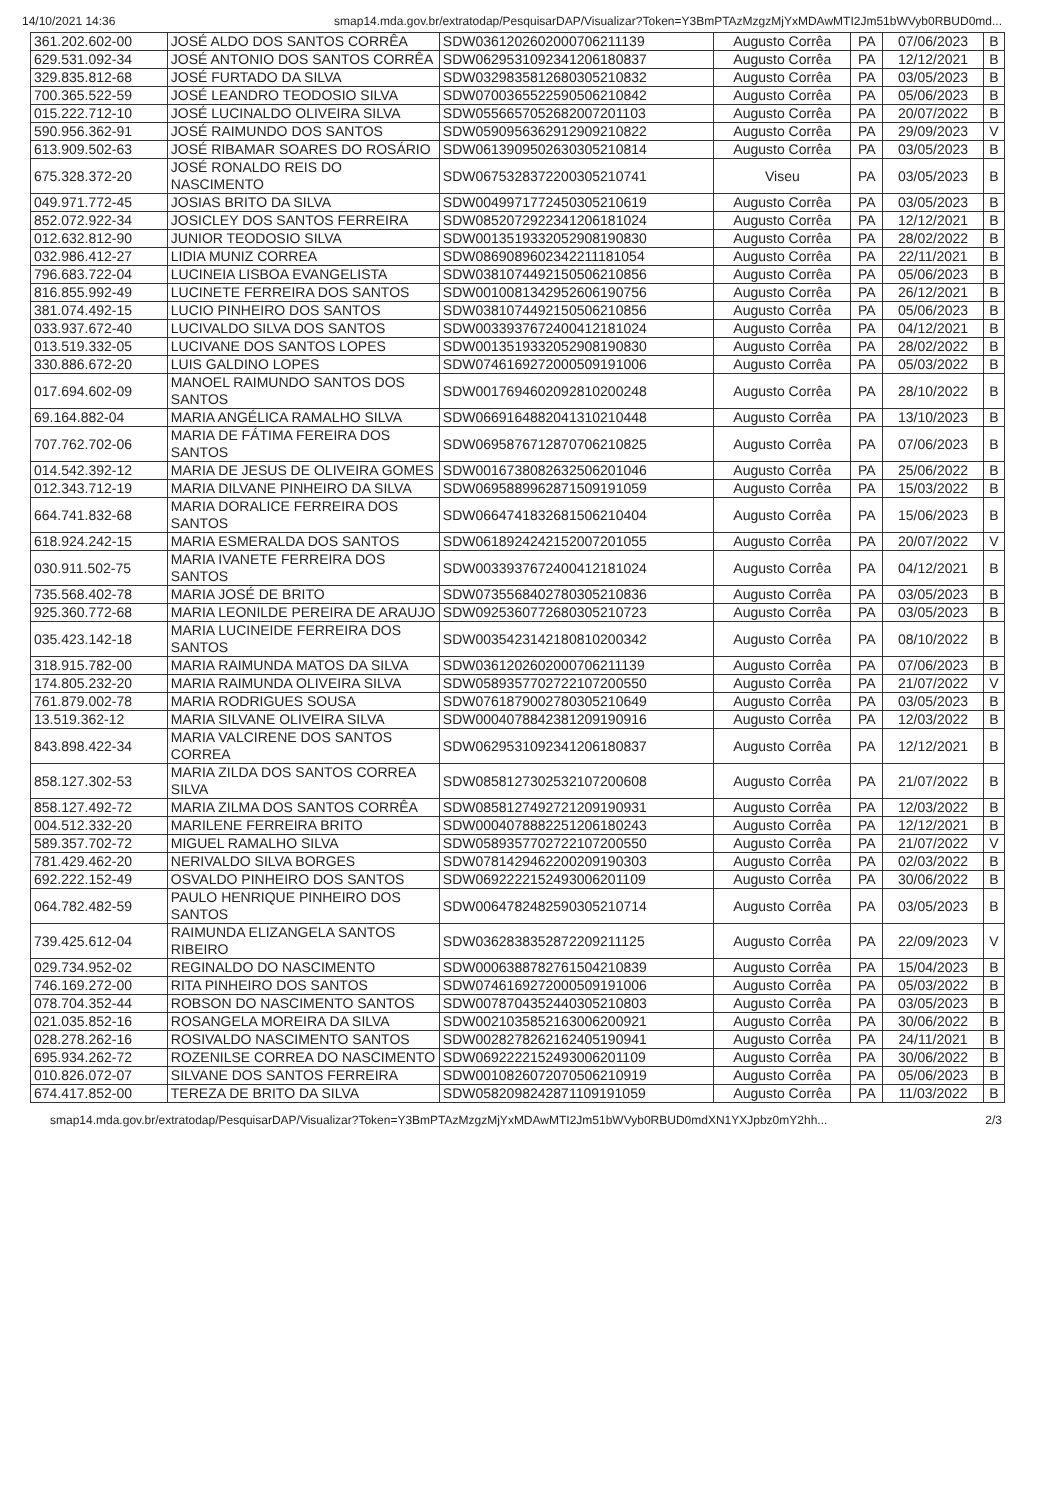14/10/2021 14:36 smap14.mda.gov.br/extratodap/PesquisarDAP/Visualizar?Token=Y3BmPTAzMzgzMjYxMDAwMTI2Jm51bWVyb0RBUD0md...
| 361.202.602-00 | JOSÉ ALDO DOS SANTOS CORRÊA | SDW0361202602000706211139 | Augusto Corrêa | PA | 07/06/2023 | B |
| 629.531.092-34 | JOSÉ ANTONIO DOS SANTOS CORRÊA | SDW0629531092341206180837 | Augusto Corrêa | PA | 12/12/2021 | B |
| 329.835.812-68 | JOSÉ FURTADO DA SILVA | SDW0329835812680305210832 | Augusto Corrêa | PA | 03/05/2023 | B |
| 700.365.522-59 | JOSÉ LEANDRO TEODOSIO SILVA | SDW0700365522590506210842 | Augusto Corrêa | PA | 05/06/2023 | B |
| 015.222.712-10 | JOSÉ LUCINALDO OLIVEIRA SILVA | SDW0556657052682007201103 | Augusto Corrêa | PA | 20/07/2022 | B |
| 590.956.362-91 | JOSÉ RAIMUNDO DOS SANTOS | SDW0590956362912909210822 | Augusto Corrêa | PA | 29/09/2023 | V |
| 613.909.502-63 | JOSÉ RIBAMAR SOARES DO ROSÁRIO | SDW0613909502630305210814 | Augusto Corrêa | PA | 03/05/2023 | B |
| 675.328.372-20 | JOSÉ RONALDO REIS DO NASCIMENTO | SDW0675328372200305210741 | Viseu | PA | 03/05/2023 | B |
| 049.971.772-45 | JOSIAS BRITO DA SILVA | SDW0049971772450305210619 | Augusto Corrêa | PA | 03/05/2023 | B |
| 852.072.922-34 | JOSICLEY DOS SANTOS FERREIRA | SDW0852072922341206181024 | Augusto Corrêa | PA | 12/12/2021 | B |
| 012.632.812-90 | JUNIOR TEODOSIO SILVA | SDW0013519332052908190830 | Augusto Corrêa | PA | 28/02/2022 | B |
| 032.986.412-27 | LIDIA MUNIZ CORREA | SDW0869089602342211181054 | Augusto Corrêa | PA | 22/11/2021 | B |
| 796.683.722-04 | LUCINEIA LISBOA EVANGELISTA | SDW0381074492150506210856 | Augusto Corrêa | PA | 05/06/2023 | B |
| 816.855.992-49 | LUCINETE FERREIRA DOS SANTOS | SDW0010081342952606190756 | Augusto Corrêa | PA | 26/12/2021 | B |
| 381.074.492-15 | LUCIO PINHEIRO DOS SANTOS | SDW0381074492150506210856 | Augusto Corrêa | PA | 05/06/2023 | B |
| 033.937.672-40 | LUCIVALDO SILVA DOS SANTOS | SDW0033937672400412181024 | Augusto Corrêa | PA | 04/12/2021 | B |
| 013.519.332-05 | LUCIVANE DOS SANTOS LOPES | SDW0013519332052908190830 | Augusto Corrêa | PA | 28/02/2022 | B |
| 330.886.672-20 | LUIS GALDINO LOPES | SDW0746169272000509191006 | Augusto Corrêa | PA | 05/03/2022 | B |
| 017.694.602-09 | MANOEL RAIMUNDO SANTOS DOS SANTOS | SDW0017694602092810200248 | Augusto Corrêa | PA | 28/10/2022 | B |
| 69.164.882-04 | MARIA ANGÉLICA RAMALHO SILVA | SDW0669164882041310210448 | Augusto Corrêa | PA | 13/10/2023 | B |
| 707.762.702-06 | MARIA DE FÁTIMA FEREIRA DOS SANTOS | SDW0695876712870706210825 | Augusto Corrêa | PA | 07/06/2023 | B |
| 014.542.392-12 | MARIA DE JESUS DE OLIVEIRA GOMES | SDW0016738082632506201046 | Augusto Corrêa | PA | 25/06/2022 | B |
| 012.343.712-19 | MARIA DILVANE PINHEIRO DA SILVA | SDW0695889962871509191059 | Augusto Corrêa | PA | 15/03/2022 | B |
| 664.741.832-68 | MARIA DORALICE FERREIRA DOS SANTOS | SDW0664741832681506210404 | Augusto Corrêa | PA | 15/06/2023 | B |
| 618.924.242-15 | MARIA ESMERALDA DOS SANTOS | SDW0618924242152007201055 | Augusto Corrêa | PA | 20/07/2022 | V |
| 030.911.502-75 | MARIA IVANETE FERREIRA DOS SANTOS | SDW0033937672400412181024 | Augusto Corrêa | PA | 04/12/2021 | B |
| 735.568.402-78 | MARIA JOSÉ DE BRITO | SDW0735568402780305210836 | Augusto Corrêa | PA | 03/05/2023 | B |
| 925.360.772-68 | MARIA LEONILDE PEREIRA DE ARAUJO | SDW0925360772680305210723 | Augusto Corrêa | PA | 03/05/2023 | B |
| 035.423.142-18 | MARIA LUCINEIDE FERREIRA DOS SANTOS | SDW0035423142180810200342 | Augusto Corrêa | PA | 08/10/2022 | B |
| 318.915.782-00 | MARIA RAIMUNDA MATOS DA SILVA | SDW0361202602000706211139 | Augusto Corrêa | PA | 07/06/2023 | B |
| 174.805.232-20 | MARIA RAIMUNDA OLIVEIRA SILVA | SDW0589357702722107200550 | Augusto Corrêa | PA | 21/07/2022 | V |
| 761.879.002-78 | MARIA RODRIGUES SOUSA | SDW0761879002780305210649 | Augusto Corrêa | PA | 03/05/2023 | B |
| 13.519.362-12 | MARIA SILVANE OLIVEIRA SILVA | SDW0004078842381209190916 | Augusto Corrêa | PA | 12/03/2022 | B |
| 843.898.422-34 | MARIA VALCIRENE DOS SANTOS CORREA | SDW0629531092341206180837 | Augusto Corrêa | PA | 12/12/2021 | B |
| 858.127.302-53 | MARIA ZILDA DOS SANTOS CORREA SILVA | SDW0858127302532107200608 | Augusto Corrêa | PA | 21/07/2022 | B |
| 858.127.492-72 | MARIA ZILMA DOS SANTOS CORRÊA | SDW0858127492721209190931 | Augusto Corrêa | PA | 12/03/2022 | B |
| 004.512.332-20 | MARILENE FERREIRA BRITO | SDW0004078882251206180243 | Augusto Corrêa | PA | 12/12/2021 | B |
| 589.357.702-72 | MIGUEL RAMALHO SILVA | SDW0589357702722107200550 | Augusto Corrêa | PA | 21/07/2022 | V |
| 781.429.462-20 | NERIVALDO SILVA BORGES | SDW0781429462200209190303 | Augusto Corrêa | PA | 02/03/2022 | B |
| 692.222.152-49 | OSVALDO PINHEIRO DOS SANTOS | SDW0692222152493006201109 | Augusto Corrêa | PA | 30/06/2022 | B |
| 064.782.482-59 | PAULO HENRIQUE PINHEIRO DOS SANTOS | SDW0064782482590305210714 | Augusto Corrêa | PA | 03/05/2023 | B |
| 739.425.612-04 | RAIMUNDA ELIZANGELA SANTOS RIBEIRO | SDW0362838352872209211125 | Augusto Corrêa | PA | 22/09/2023 | V |
| 029.734.952-02 | REGINALDO DO NASCIMENTO | SDW0006388782761504210839 | Augusto Corrêa | PA | 15/04/2023 | B |
| 746.169.272-00 | RITA PINHEIRO DOS SANTOS | SDW0746169272000509191006 | Augusto Corrêa | PA | 05/03/2022 | B |
| 078.704.352-44 | ROBSON DO NASCIMENTO SANTOS | SDW0078704352440305210803 | Augusto Corrêa | PA | 03/05/2023 | B |
| 021.035.852-16 | ROSANGELA MOREIRA DA SILVA | SDW0021035852163006200921 | Augusto Corrêa | PA | 30/06/2022 | B |
| 028.278.262-16 | ROSIVALDO NASCIMENTO SANTOS | SDW0028278262162405190941 | Augusto Corrêa | PA | 24/11/2021 | B |
| 695.934.262-72 | ROZENILSE CORREA DO NASCIMENTO | SDW0692222152493006201109 | Augusto Corrêa | PA | 30/06/2022 | B |
| 010.826.072-07 | SILVANE DOS SANTOS FERREIRA | SDW0010826072070506210919 | Augusto Corrêa | PA | 05/06/2023 | B |
| 674.417.852-00 | TEREZA DE BRITO DA SILVA | SDW0582098242871109191059 | Augusto Corrêa | PA | 11/03/2022 | B |
smap14.mda.gov.br/extratodap/PesquisarDAP/Visualizar?Token=Y3BmPTAzMzgzMjYxMDAwMTI2Jm51bWVyb0RBUD0mdXN1YXJpbz0mY2hh... 2/3